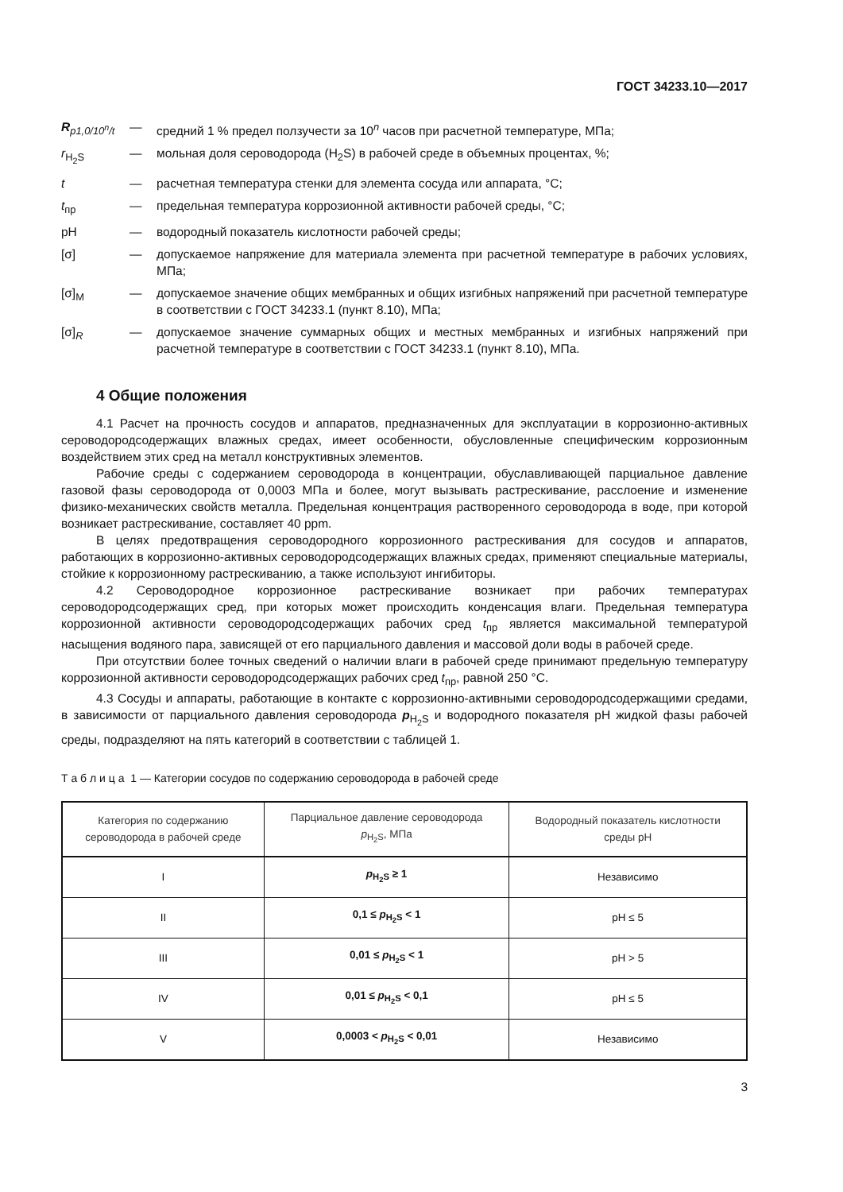ГОСТ 34233.10—2017
R<sub>p1,0/10<sup>n</sup>/t</sub> —
средний 1 % предел ползучести за 10<sup>n</sup> часов при расчетной температуре, МПа;
r<sub>H<sub>2</sub>S</sub> —
мольная доля сероводорода (H<sub>2</sub>S) в рабочей среде в объемных процентах, %;
t —
расчетная температура стенки для элемента сосуда или аппарата, °С;
t<sub>пр</sub> —
предельная температура коррозионной активности рабочей среды, °С;
pH —
водородный показатель кислотности рабочей среды;
[σ] —
допускаемое напряжение для материала элемента при расчетной температуре в рабочих условиях, МПа;
[σ]<sub>M</sub> —
допускаемое значение общих мембранных и общих изгибных напряжений при расчетной температуре в соответствии с ГОСТ 34233.1 (пункт 8.10), МПа;
[σ]<sub>R</sub> —
допускаемое значение суммарных общих и местных мембранных и изгибных напряжений при расчетной температуре в соответствии с ГОСТ 34233.1 (пункт 8.10), МПа.
4 Общие положения
4.1 Расчет на прочность сосудов и аппаратов, предназначенных для эксплуатации в коррозионно-активных сероводородсодержащих влажных средах, имеет особенности, обусловленные специфическим коррозионным воздействием этих сред на металл конструктивных элементов.
Рабочие среды с содержанием сероводорода в концентрации, обуславливающей парциальное давление газовой фазы сероводорода от 0,0003 МПа и более, могут вызывать растрескивание, расслоение и изменение физико-механических свойств металла. Предельная концентрация растворенного сероводорода в воде, при которой возникает растрескивание, составляет 40 ppm.
В целях предотвращения сероводородного коррозионного растрескивания для сосудов и аппаратов, работающих в коррозионно-активных сероводородсодержащих влажных средах, применяют специальные материалы, стойкие к коррозионному растрескиванию, а также используют ингибиторы.
4.2 Сероводородное коррозионное растрескивание возникает при рабочих температурах сероводородсодержащих сред, при которых может происходить конденсация влаги. Предельная температура коррозионной активности сероводородсодержащих рабочих сред t<sub>пр</sub> является максимальной температурой насыщения водяного пара, зависящей от его парциального давления и массовой доли воды в рабочей среде.
При отсутствии более точных сведений о наличии влаги в рабочей среде принимают предельную температуру коррозионной активности сероводородсодержащих рабочих сред t<sub>пр</sub>, равной 250 °С.
4.3 Сосуды и аппараты, работающие в контакте с коррозионно-активными сероводородсодержащими средами, в зависимости от парциального давления сероводорода p<sub>H<sub>2</sub>S</sub> и водородного показателя pH жидкой фазы рабочей среды, подразделяют на пять категорий в соответствии с таблицей 1.
Т а б л и ц а 1 — Категории сосудов по содержанию сероводорода в рабочей среде
| Категория по содержанию сероводорода в рабочей среде | Парциальное давление сероводорода p<sub>H<sub>2</sub>S</sub>, МПа | Водородный показатель кислотности среды pH |
| --- | --- | --- |
| I | p<sub>H<sub>2</sub>S</sub> ≥ 1 | Независимо |
| II | 0,1 ≤ p<sub>H<sub>2</sub>S</sub> < 1 | pH ≤ 5 |
| III | 0,01 ≤ p<sub>H<sub>2</sub>S</sub> < 1 | pH > 5 |
| IV | 0,01 ≤ p<sub>H<sub>2</sub>S</sub> < 0,1 | pH ≤ 5 |
| V | 0,0003 < p<sub>H<sub>2</sub>S</sub> < 0,01 | Независимо |
3